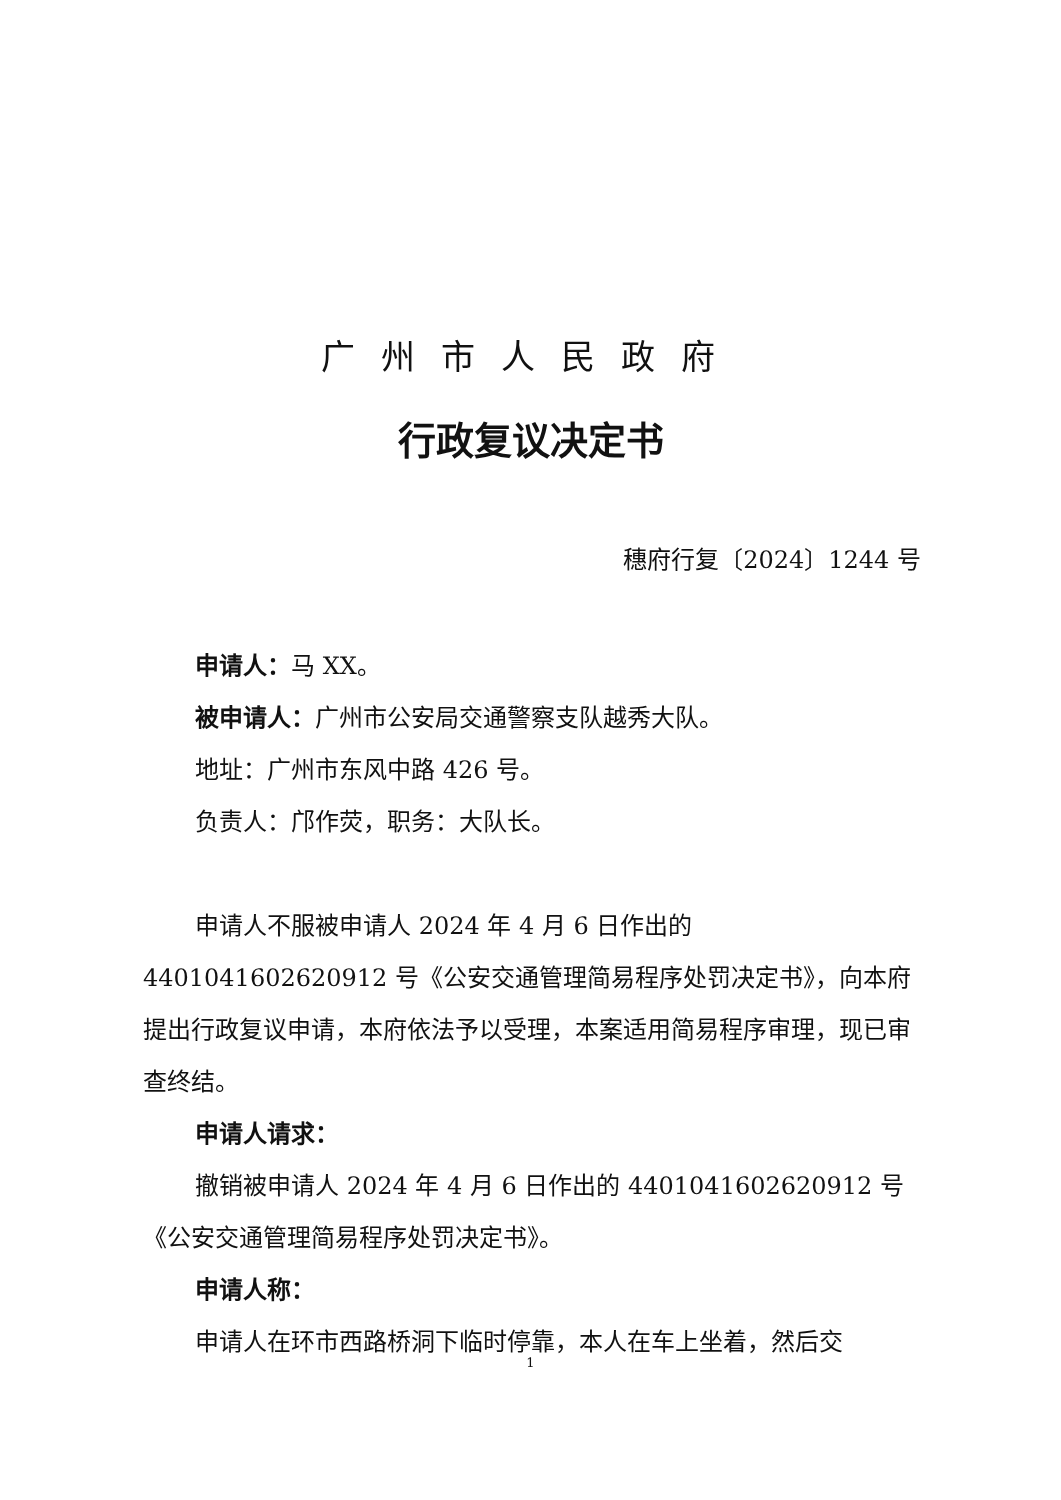广州市人民政府
行政复议决定书
穗府行复〔2024〕1244 号
申请人：马 XX。
被申请人：广州市公安局交通警察支队越秀大队。
地址：广州市东风中路 426 号。
负责人：邝作荧，职务：大队长。
申请人不服被申请人 2024 年 4 月 6 日作出的 4401041602620912 号《公安交通管理简易程序处罚决定书》，向本府提出行政复议申请，本府依法予以受理，本案适用简易程序审理，现已审查终结。
申请人请求：
撤销被申请人 2024 年 4 月 6 日作出的 4401041602620912 号《公安交通管理简易程序处罚决定书》。
申请人称：
申请人在环市西路桥洞下临时停靠，本人在车上坐着，然后交
1